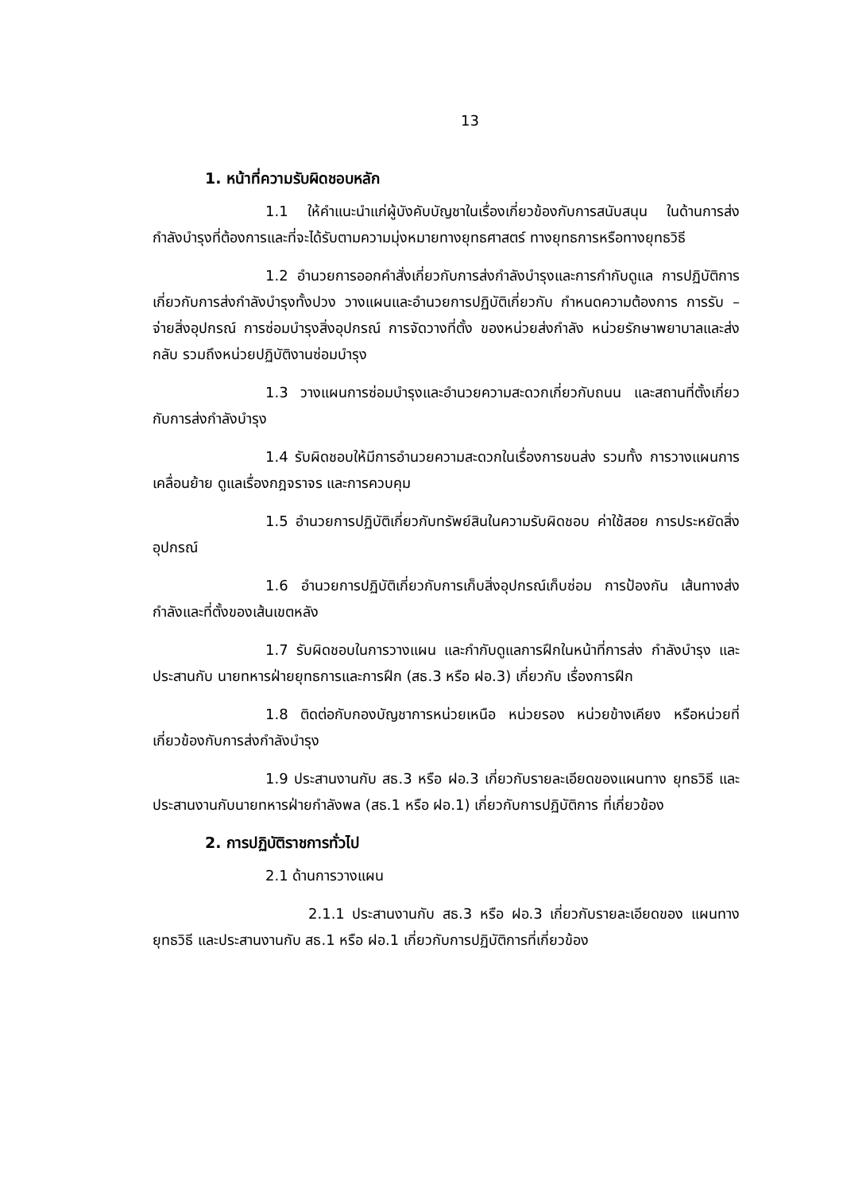13
1. หน้าที่ความรับผิดชอบหลัก
1.1 ให้คำแนะนำแก่ผู้บังคับบัญชาในเรื่องเกี่ยวข้องกับการสนับสนุน ในด้านการส่งกำลังบำรุงที่ต้องการและที่จะได้รับตามความมุ่งหมายทางยุทธศาสตร์ ทางยุทธการหรือทางยุทธวิธี
1.2 อำนวยการออกคำสั่งเกี่ยวกับการส่งกำลังบำรุงและการกำกับดูแล การปฏิบัติการเกี่ยวกับการส่งกำลังบำรุงทั้งปวง วางแผนและอำนวยการปฏิบัติเกี่ยวกับ กำหนดความต้องการ การรับ – จ่ายสิ่งอุปกรณ์ การซ่อมบำรุงสิ่งอุปกรณ์ การจัดวางที่ตั้ง ของหน่วยส่งกำลัง หน่วยรักษาพยาบาลและส่งกลับ รวมถึงหน่วยปฏิบัติงานซ่อมบำรุง
1.3 วางแผนการซ่อมบำรุงและอำนวยความสะดวกเกี่ยวกับถนน และสถานที่ตั้งเกี่ยวกับการส่งกำลังบำรุง
1.4 รับผิดชอบให้มีการอำนวยความสะดวกในเรื่องการขนส่ง รวมทั้ง การวางแผนการเคลื่อนย้าย ดูแลเรื่องกฎจราจร และการควบคุม
1.5 อำนวยการปฏิบัติเกี่ยวกับทรัพย์สินในความรับผิดชอบ ค่าใช้สอย การประหยัดสิ่งอุปกรณ์
1.6 อำนวยการปฏิบัติเกี่ยวกับการเก็บสิ่งอุปกรณ์เก็บซ่อม การป้องกัน เส้นทางส่งกำลังและที่ตั้งของเส้นเขตหลัง
1.7 รับผิดชอบในการวางแผน และกำกับดูแลการฝึกในหน้าที่การส่ง กำลังบำรุง และประสานกับ นายทหารฝ่ายยุทธการและการฝึก (สธ.3 หรือ ฝอ.3) เกี่ยวกับ เรื่องการฝึก
1.8 ติดต่อกับกองบัญชาการหน่วยเหนือ หน่วยรอง หน่วยข้างเคียง หรือหน่วยที่เกี่ยวข้องกับการส่งกำลังบำรุง
1.9 ประสานงานกับ สธ.3 หรือ ฝอ.3 เกี่ยวกับรายละเอียดของแผนทาง ยุทธวิธี และประสานงานกับนายทหารฝ่ายกำลังพล (สธ.1 หรือ ฝอ.1) เกี่ยวกับการปฏิบัติการ ที่เกี่ยวข้อง
2. การปฏิบัติราชการทั่วไป
2.1 ด้านการวางแผน
2.1.1 ประสานงานกับ สธ.3 หรือ ฝอ.3 เกี่ยวกับรายละเอียดของ แผนทางยุทธวิธี และประสานงานกับ สธ.1 หรือ ฝอ.1 เกี่ยวกับการปฏิบัติการที่เกี่ยวข้อง